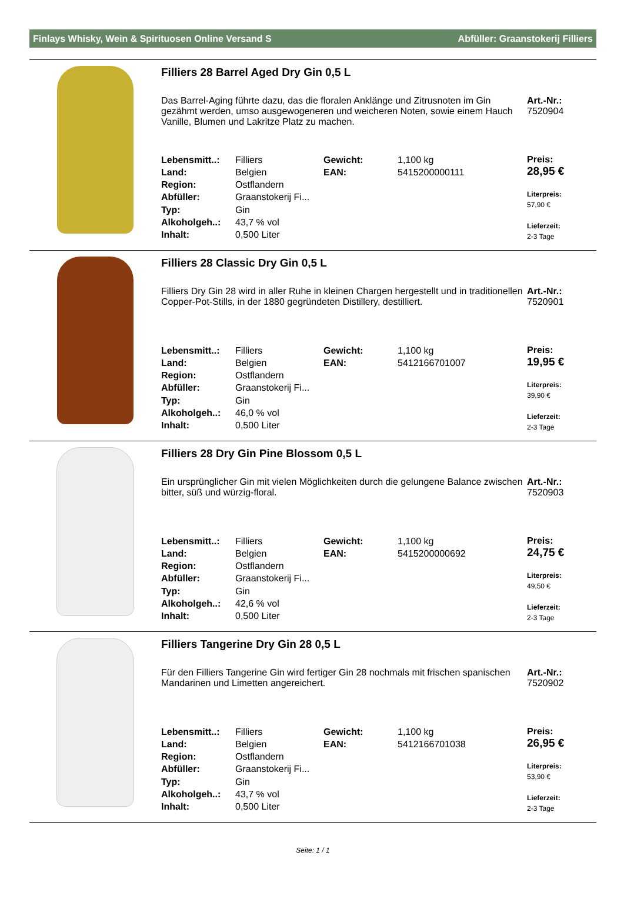Finlays Whisky, Wein & Spirituosen Online Versand S Abfüller: Graanstokerij Filliers
Filliers 28 Barrel Aged Dry Gin 0,5 L
Das Barrel-Aging führte dazu, das die floralen Anklänge und Zitrusnoten im Gin gezähmt werden, umso ausgewogeneren und weicheren Noten, sowie einem Hauch Vanille, Blumen und Lakritze Platz zu machen.
Art.-Nr.:
7520904
| Lebensmitt..: | Filliers | Gewicht: | 1,100 kg |
| Land: | Belgien | EAN: | 5415200000111 |
| Region: | Ostflandern | | |
| Abfüller: | Graanstokerij Fi... | | |
| Typ: | Gin | | |
| Alkoholgeh..: | 43,7 % vol | | |
| Inhalt: | 0,500 Liter | | |
Preis:
28,95 €
Literpreis:
57,90 €
Lieferzeit:
2-3 Tage
Filliers 28 Classic Dry Gin 0,5 L
Filliers Dry Gin 28 wird in aller Ruhe in kleinen Chargen hergestellt und in traditionellen Copper-Pot-Stills, in der 1880 gegründeten Distillery, destilliert.
Art.-Nr.:
7520901
| Lebensmitt..: | Filliers | Gewicht: | 1,100 kg |
| Land: | Belgien | EAN: | 5412166701007 |
| Region: | Ostflandern | | |
| Abfüller: | Graanstokerij Fi... | | |
| Typ: | Gin | | |
| Alkoholgeh..: | 46,0 % vol | | |
| Inhalt: | 0,500 Liter | | |
Preis:
19,95 €
Literpreis:
39,90 €
Lieferzeit:
2-3 Tage
Filliers 28 Dry Gin Pine Blossom 0,5 L
Ein ursprünglicher Gin mit vielen Möglichkeiten durch die gelungene Balance zwischen bitter, süß und würzig-floral.
Art.-Nr.:
7520903
| Lebensmitt..: | Filliers | Gewicht: | 1,100 kg |
| Land: | Belgien | EAN: | 5415200000692 |
| Region: | Ostflandern | | |
| Abfüller: | Graanstokerij Fi... | | |
| Typ: | Gin | | |
| Alkoholgeh..: | 42,6 % vol | | |
| Inhalt: | 0,500 Liter | | |
Preis:
24,75 €
Literpreis:
49,50 €
Lieferzeit:
2-3 Tage
Filliers Tangerine Dry Gin 28 0,5 L
Für den Filliers Tangerine Gin wird fertiger Gin 28 nochmals mit frischen spanischen Mandarinen und Limetten angereichert.
Art.-Nr.:
7520902
| Lebensmitt..: | Filliers | Gewicht: | 1,100 kg |
| Land: | Belgien | EAN: | 5412166701038 |
| Region: | Ostflandern | | |
| Abfüller: | Graanstokerij Fi... | | |
| Typ: | Gin | | |
| Alkoholgeh..: | 43,7 % vol | | |
| Inhalt: | 0,500 Liter | | |
Preis:
26,95 €
Literpreis:
53,90 €
Lieferzeit:
2-3 Tage
Seite: 1 / 1